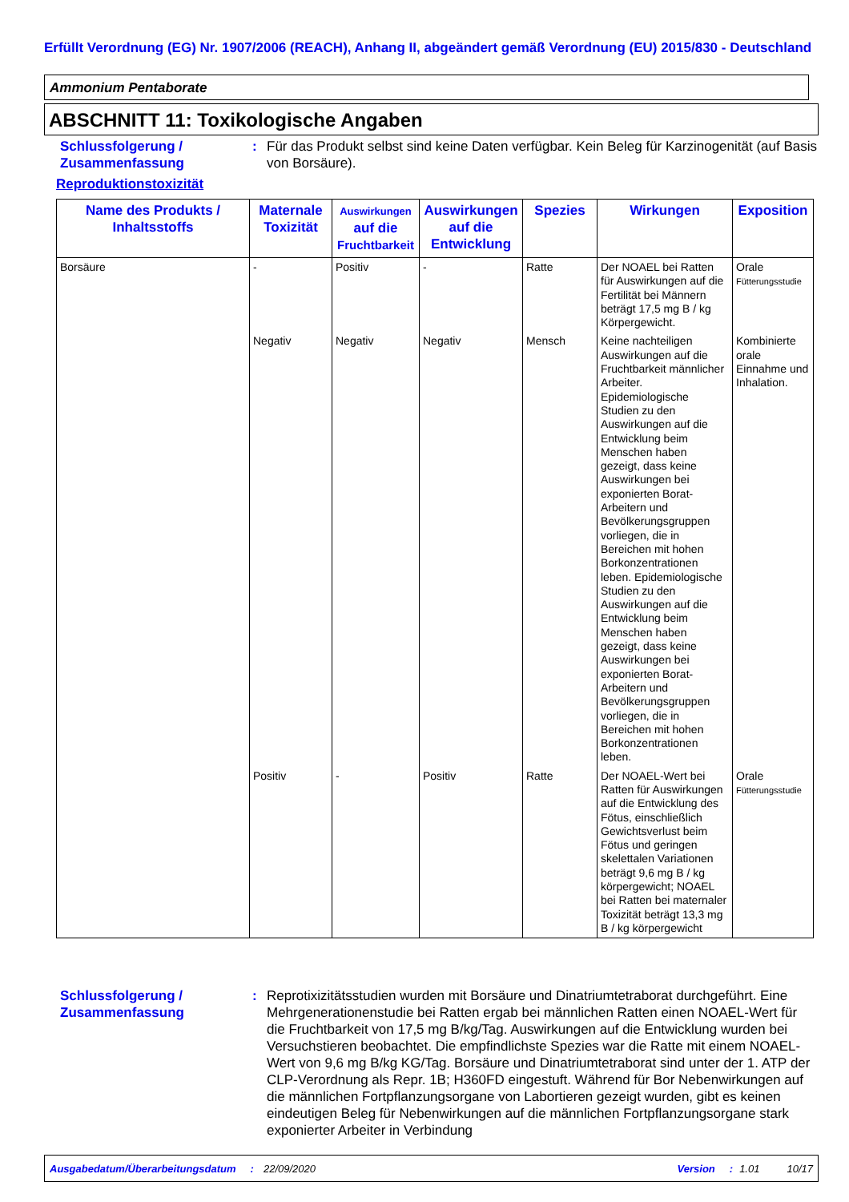Erfüllt Verordnung (EG) Nr. 1907/2006 (REACH), Anhang II, abgeändert gemäß Verordnung (EU) 2015/830 - Deutschland
Ammonium Pentaborate
ABSCHNITT 11: Toxikologische Angaben
Schlussfolgerung / Zusammenfassung
: Für das Produkt selbst sind keine Daten verfügbar. Kein Beleg für Karzinogenität (auf Basis von Borsäure).
Reproduktionstoxizität
| Name des Produkts / Inhaltsstoffs | Maternale Toxizität | Auswirkungen auf die Fruchtbarkeit | Auswirkungen auf die Entwicklung | Spezies | Wirkungen | Exposition |
| --- | --- | --- | --- | --- | --- | --- |
| Borsäure | - | Positiv | - | Ratte | Der NOAEL bei Ratten für Auswirkungen auf die Fertilität bei Männern beträgt 17,5 mg B / kg Körpergewicht. | Orale Fütterungsstudie |
| | Negativ | Negativ | Negativ | Mensch | Keine nachteiligen Auswirkungen auf die Fruchtbarkeit männlicher Arbeiter. Epidemiologische Studien zu den Auswirkungen auf die Entwicklung beim Menschen haben gezeigt, dass keine Auswirkungen bei exponierten Borat-Arbeitern und Bevölkerungsgruppen vorliegen, die in Bereichen mit hohen Borkonzentrationen leben. Epidemiologische Studien zu den Auswirkungen auf die Entwicklung beim Menschen haben gezeigt, dass keine Auswirkungen bei exponierten Borat-Arbeitern und Bevölkerungsgruppen vorliegen, die in Bereichen mit hohen Borkonzentrationen leben. | Kombinierte orale Einnahme und Inhalation. |
| | Positiv | - | Positiv | Ratte | Der NOAEL-Wert bei Ratten für Auswirkungen auf die Entwicklung des Fötus, einschließlich Gewichtsverlust beim Fötus und geringen skelettalen Variationen beträgt 9,6 mg B / kg körpergewicht; NOAEL bei Ratten bei maternaler Toxizität beträgt 13,3 mg B / kg körpergewicht | Orale Fütterungsstudie |
Schlussfolgerung / Zusammenfassung
: Reprotixizitätsstudien wurden mit Borsäure und Dinatriumtetraborat durchgeführt. Eine Mehrgenerationenstudie bei Ratten ergab bei männlichen Ratten einen NOAEL-Wert für die Fruchtbarkeit von 17,5 mg B/kg/Tag. Auswirkungen auf die Entwicklung wurden bei Versuchstieren beobachtet. Die empfindlichste Spezies war die Ratte mit einem NOAEL-Wert von 9,6 mg B/kg KG/Tag. Borsäure und Dinatriumtetraborat sind unter der 1. ATP der CLP-Verordnung als Repr. 1B; H360FD eingestuft. Während für Bor Nebenwirkungen auf die männlichen Fortpflanzungsorgane von Labortieren gezeigt wurden, gibt es keinen eindeutigen Beleg für Nebenwirkungen auf die männlichen Fortpflanzungsorgane stark exponierter Arbeiter in Verbindung
Ausgabedatum/Überarbeitungsdatum: 22/09/2020 Version: 1.01 10/17